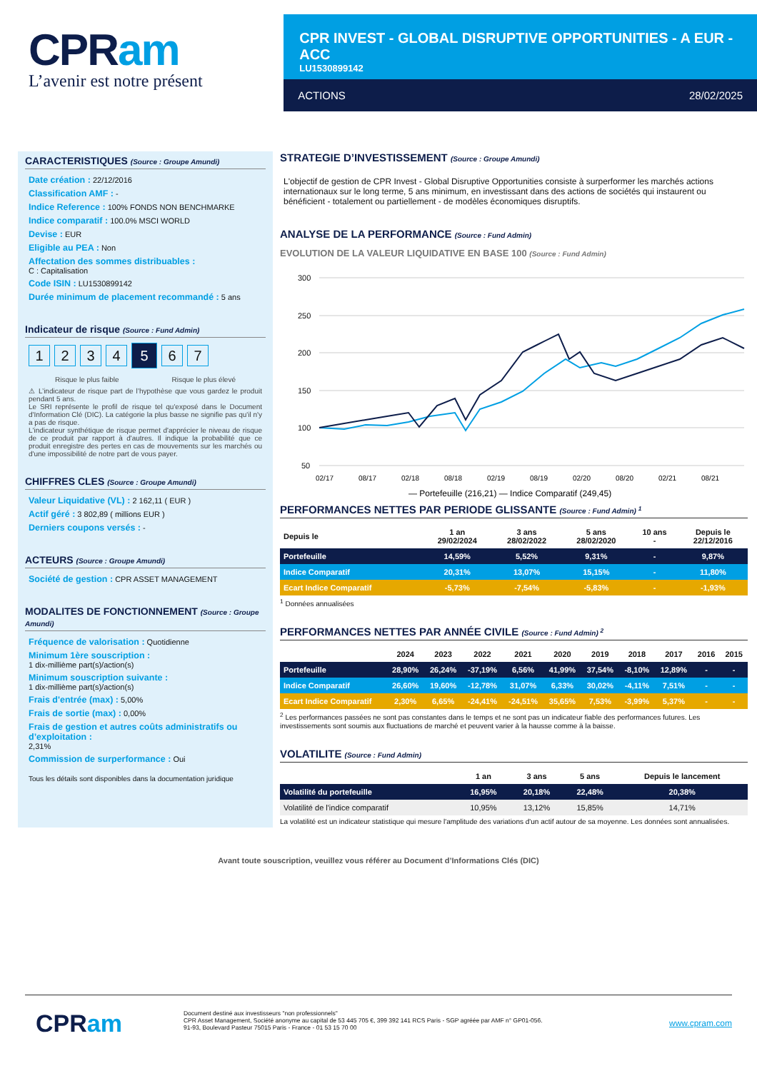CPRam
L’avenir est notre présent
CPR INVEST - GLOBAL DISRUPTIVE OPPORTUNITIES - A EUR - ACC
LU1530899142
ACTIONS 28/02/2025
CARACTERISTIQUES (Source : Groupe Amundi)
Date création : 22/12/2016
Classification AMF : -
Indice Reference : 100% FONDS NON BENCHMARKE
Indice comparatif : 100.0% MSCI WORLD
Devise : EUR
Eligible au PEA : Non
Affectation des sommes distribuables :
C : Capitalisation
Code ISIN : LU1530899142
Durée minimum de placement recommandé : 5 ans
Indicateur de risque (Source : Fund Admin)
1 2 3 4
5
6 7
Risque le plus faible Risque le plus élevé
⚠ L’indicateur de risque part de l’hypothèse que vous gardez le produit pendant 5 ans.
Le SRI représente le profil de risque tel qu'exposé dans le Document d'Information Clé (DIC). La catégorie la plus basse ne signifie pas qu'il n'y a pas de risque.
L'indicateur synthétique de risque permet d'apprécier le niveau de risque de ce produit par rapport à d'autres. Il indique la probabilité que ce produit enregistre des pertes en cas de mouvements sur les marchés ou d'une impossibilité de notre part de vous payer.
CHIFFRES CLES (Source : Groupe Amundi)
Valeur Liquidative (VL) : 2 162,11 ( EUR )
Actif géré : 3 802,89 ( millions EUR )
Derniers coupons versés : -
ACTEURS (Source : Groupe Amundi)
Société de gestion : CPR ASSET MANAGEMENT
MODALITES DE FONCTIONNEMENT (Source : Groupe Amundi)
Fréquence de valorisation : Quotidienne
Minimum 1ère souscription :
1 dix-millième part(s)/action(s)
Minimum souscription suivante :
1 dix-millième part(s)/action(s)
Frais d'entrée (max) : 5,00%
Frais de sortie (max) : 0,00%
Frais de gestion et autres coûts administratifs ou d’exploitation :
2,31%
Commission de surperformance : Oui
Tous les détails sont disponibles dans la documentation juridique
STRATEGIE D’INVESTISSEMENT (Source : Groupe Amundi)
L'objectif de gestion de CPR Invest - Global Disruptive Opportunities consiste à surperformer les marchés actions internationaux sur le long terme, 5 ans minimum, en investissant dans des actions de sociétés qui instaurent ou bénéficient - totalement ou partiellement - de modèles économiques disruptifs.
ANALYSE DE LA PERFORMANCE (Source : Fund Admin)
EVOLUTION DE LA VALEUR LIQUIDATIVE EN BASE 100 (Source : Fund Admin)
300
250
200
150
100
50
02/17
08/17
02/18
08/18
02/19
08/19
02/20
08/20
02/21
08/21
— Portefeuille (216,21) — Indice Comparatif (249,45)
PERFORMANCES NETTES PAR PERIODE GLISSANTE (Source : Fund Admin) <sup>1</sup>
| Depuis le | 1 an 29/02/2024 | 3 ans 28/02/2022 | 5 ans 28/02/2020 | 10 ans - | Depuis le 22/12/2016 |
| --- | --- | --- | --- | --- | --- |
| Portefeuille | 14,59% | 5,52% | 9,31% | - | 9,87% |
| Indice Comparatif | 20,31% | 13,07% | 15,15% | - | 11,80% |
| Ecart Indice Comparatif | -5,73% | -7,54% | -5,83% | - | -1,93% |
<sup>1</sup> Données annualisées
PERFORMANCES NETTES PAR ANNÉE CIVILE (Source : Fund Admin) <sup>2</sup>
| | 2024 | 2023 | 2022 | 2021 | 2020 | 2019 | 2018 | 2017 | 2016 | 2015 |
| --- | --- | --- | --- | --- | --- | --- | --- | --- | --- | --- |
| Portefeuille | 28,90% | 26,24% | -37,19% | 6,56% | 41,99% | 37,54% | -8,10% | 12,89% | - | - |
| Indice Comparatif | 26,60% | 19,60% | -12,78% | 31,07% | 6,33% | 30,02% | -4,11% | 7,51% | - | - |
| Ecart Indice Comparatif | 2,30% | 6,65% | -24,41% | -24,51% | 35,65% | 7,53% | -3,99% | 5,37% | - | - |
<sup>2</sup> Les performances passées ne sont pas constantes dans le temps et ne sont pas un indicateur fiable des performances futures. Les investissements sont soumis aux fluctuations de marché et peuvent varier à la hausse comme à la baisse.
VOLATILITE (Source : Fund Admin)
| | 1 an | 3 ans | 5 ans | Depuis le lancement |
| --- | --- | --- | --- | --- |
| Volatilité du portefeuille | 16,95% | 20,18% | 22,48% | 20,38% |
| Volatilité de l'indice comparatif | 10,95% | 13,12% | 15,85% | 14,71% |
La volatilité est un indicateur statistique qui mesure l'amplitude des variations d'un actif autour de sa moyenne. Les données sont annualisées.
Avant toute souscription, veuillez vous référer au Document d’Informations Clés (DIC)
CPRam
Document destiné aux investisseurs "non professionnels"
CPR Asset Management, Société anonyme au capital de 53 445 705 €, 399 392 141 RCS Paris - SGP agréée par AMF n° GP01-056.
91-93, Boulevard Pasteur 75015 Paris - France - 01 53 15 70 00
www.cpram.com